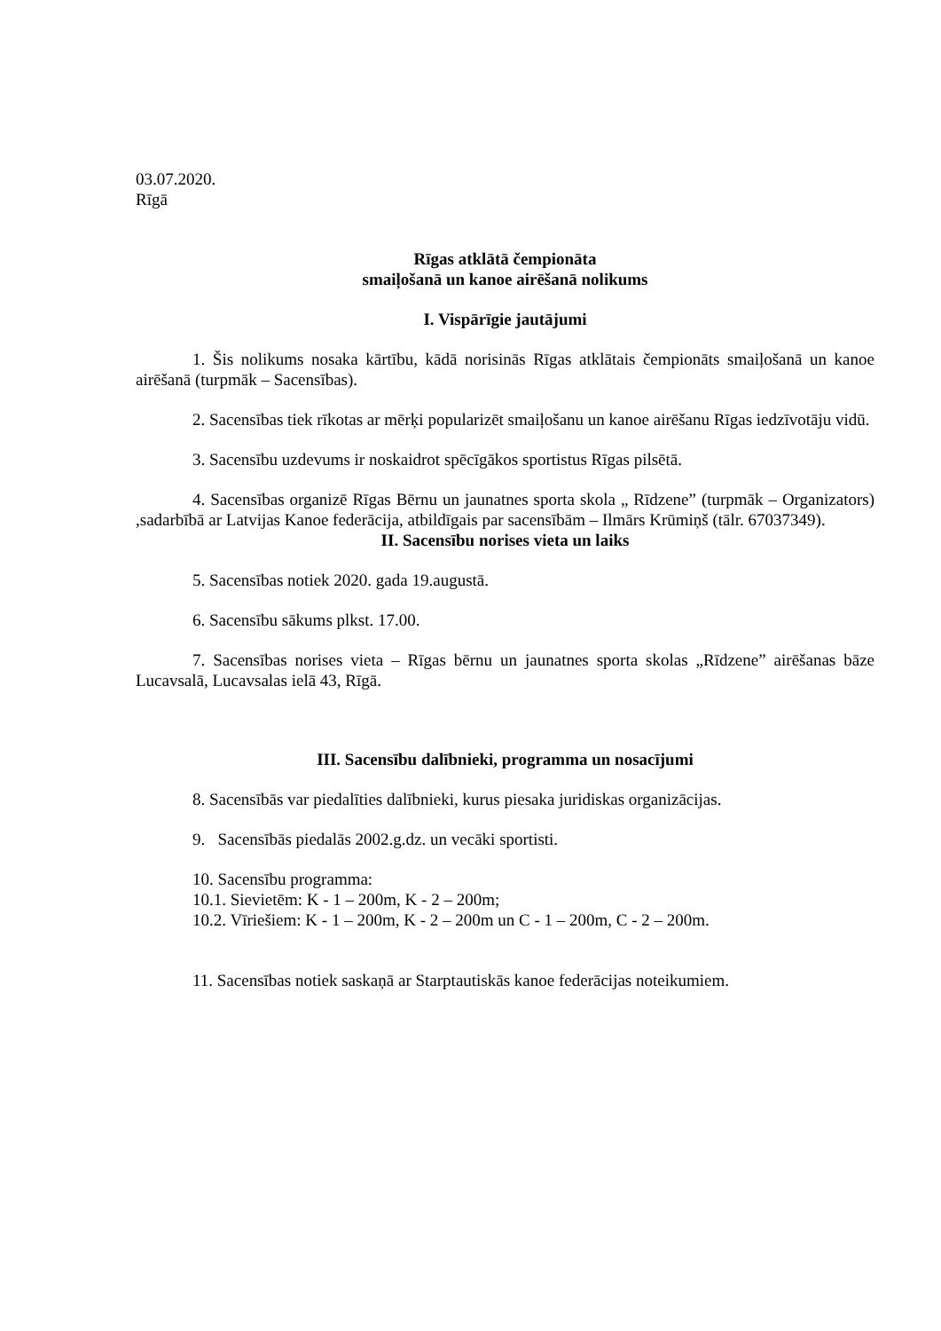03.07.2020.
Rīgā
Rīgas atklātā čempionāta
smaiļošanā un kanoe airēšanā nolikums
I. Vispārīgie jautājumi
1. Šis nolikums nosaka kārtību, kādā norisinās Rīgas atklātais čempionāts smaiļošanā un kanoe airēšanā (turpmāk – Sacensības).
2. Sacensības tiek rīkotas ar mērķi popularizēt smaiļošanu un kanoe airēšanu Rīgas iedzīvotāju vidū.
3. Sacensību uzdevums ir noskaidrot spēcīgākos sportistus Rīgas pilsētā.
4. Sacensības organizē Rīgas Bērnu un jaunatnes sporta skola „ Rīdzene” (turpmāk – Organizators) ,sadarbībā ar Latvijas Kanoe federācija, atbildīgais par sacensībām – Ilmārs Krūmiņš (tālr. 67037349).
II. Sacensību norises vieta un laiks
5. Sacensības notiek 2020. gada 19.augustā.
6. Sacensību sākums plkst. 17.00.
7. Sacensības norises vieta – Rīgas bērnu un jaunatnes sporta skolas „Rīdzene” airēšanas bāze Lucavsalā, Lucavsalas ielā 43, Rīgā.
III. Sacensību dalībnieki, programma un nosacījumi
8. Sacensībās var piedalīties dalībnieki, kurus piesaka juridiskas organizācijas.
9. Sacensībās piedalās 2002.g.dz. un vecāki sportisti.
10. Sacensību programma:
10.1. Sievietēm: K - 1 – 200m, K - 2 – 200m;
10.2. Vīriešiem: K - 1 – 200m, K - 2 – 200m un C - 1 – 200m, C - 2 – 200m.
11. Sacensības notiek saskaņā ar Starptautiskās kanoe federācijas noteikumiem.